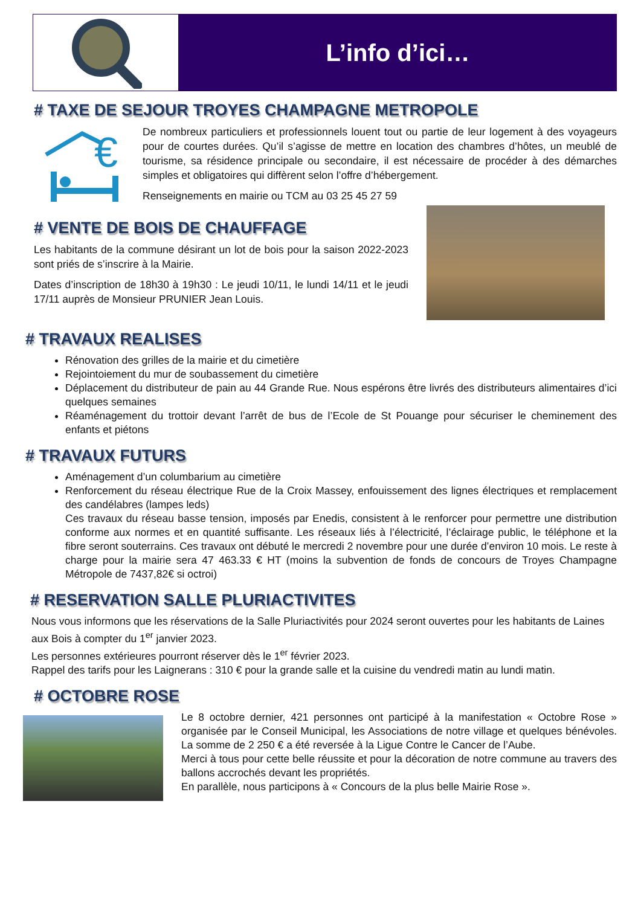L’info d’ici…
# TAXE DE SEJOUR TROYES CHAMPAGNE METROPOLE
€
De nombreux particuliers et professionnels louent tout ou partie de leur logement à des voyageurs pour de courtes durées. Qu’il s’agisse de mettre en location des chambres d’hôtes, un meublé de tourisme, sa résidence principale ou secondaire, il est nécessaire de procéder à des démarches simples et obligatoires qui diffèrent selon l’offre d’hébergement.
Renseignements en mairie ou TCM au 03 25 45 27 59
# VENTE DE BOIS DE CHAUFFAGE
Les habitants de la commune désirant un lot de bois pour la saison 2022-2023 sont priés de s’inscrire à la Mairie.
Dates d’inscription de 18h30 à 19h30 : Le jeudi 10/11, le lundi 14/11 et le jeudi 17/11 auprès de Monsieur PRUNIER Jean Louis.
# TRAVAUX REALISES
Rénovation des grilles de la mairie et du cimetière
Rejointoiement du mur de soubassement du cimetière
Déplacement du distributeur de pain au 44 Grande Rue. Nous espérons être livrés des distributeurs alimentaires d’ici quelques semaines
Réaménagement du trottoir devant l’arrêt de bus de l’Ecole de St Pouange pour sécuriser le cheminement des enfants et piétons
# TRAVAUX FUTURS
Aménagement d’un columbarium au cimetière
Renforcement du réseau électrique Rue de la Croix Massey, enfouissement des lignes électriques et remplacement des candélabres (lampes leds)
Ces travaux du réseau basse tension, imposés par Enedis, consistent à le renforcer pour permettre une distribution conforme aux normes et en quantité suffisante. Les réseaux liés à l’électricité, l’éclairage public, le téléphone et la fibre seront souterrains. Ces travaux ont débuté le mercredi 2 novembre pour une durée d’environ 10 mois. Le reste à charge pour la mairie sera 47 463.33 € HT (moins la subvention de fonds de concours de Troyes Champagne Métropole de 7437,82€ si octroi)
# RESERVATION SALLE PLURIACTIVITES
Nous vous informons que les réservations de la Salle Pluriactivités pour 2024 seront ouvertes pour les habitants de Laines aux Bois à compter du 1<sup>er</sup> janvier 2023.
Les personnes extérieures pourront réserver dès le 1<sup>er</sup> février 2023.
Rappel des tarifs pour les Laignerans : 310 € pour la grande salle et la cuisine du vendredi matin au lundi matin.
# OCTOBRE ROSE
Le 8 octobre dernier, 421 personnes ont participé à la manifestation « Octobre Rose » organisée par le Conseil Municipal, les Associations de notre village et quelques bénévoles. La somme de 2 250 € a été reversée à la Ligue Contre le Cancer de l’Aube.
Merci à tous pour cette belle réussite et pour la décoration de notre commune au travers des ballons accrochés devant les propriétés.
En parallèle, nous participons à « Concours de la plus belle Mairie Rose ».